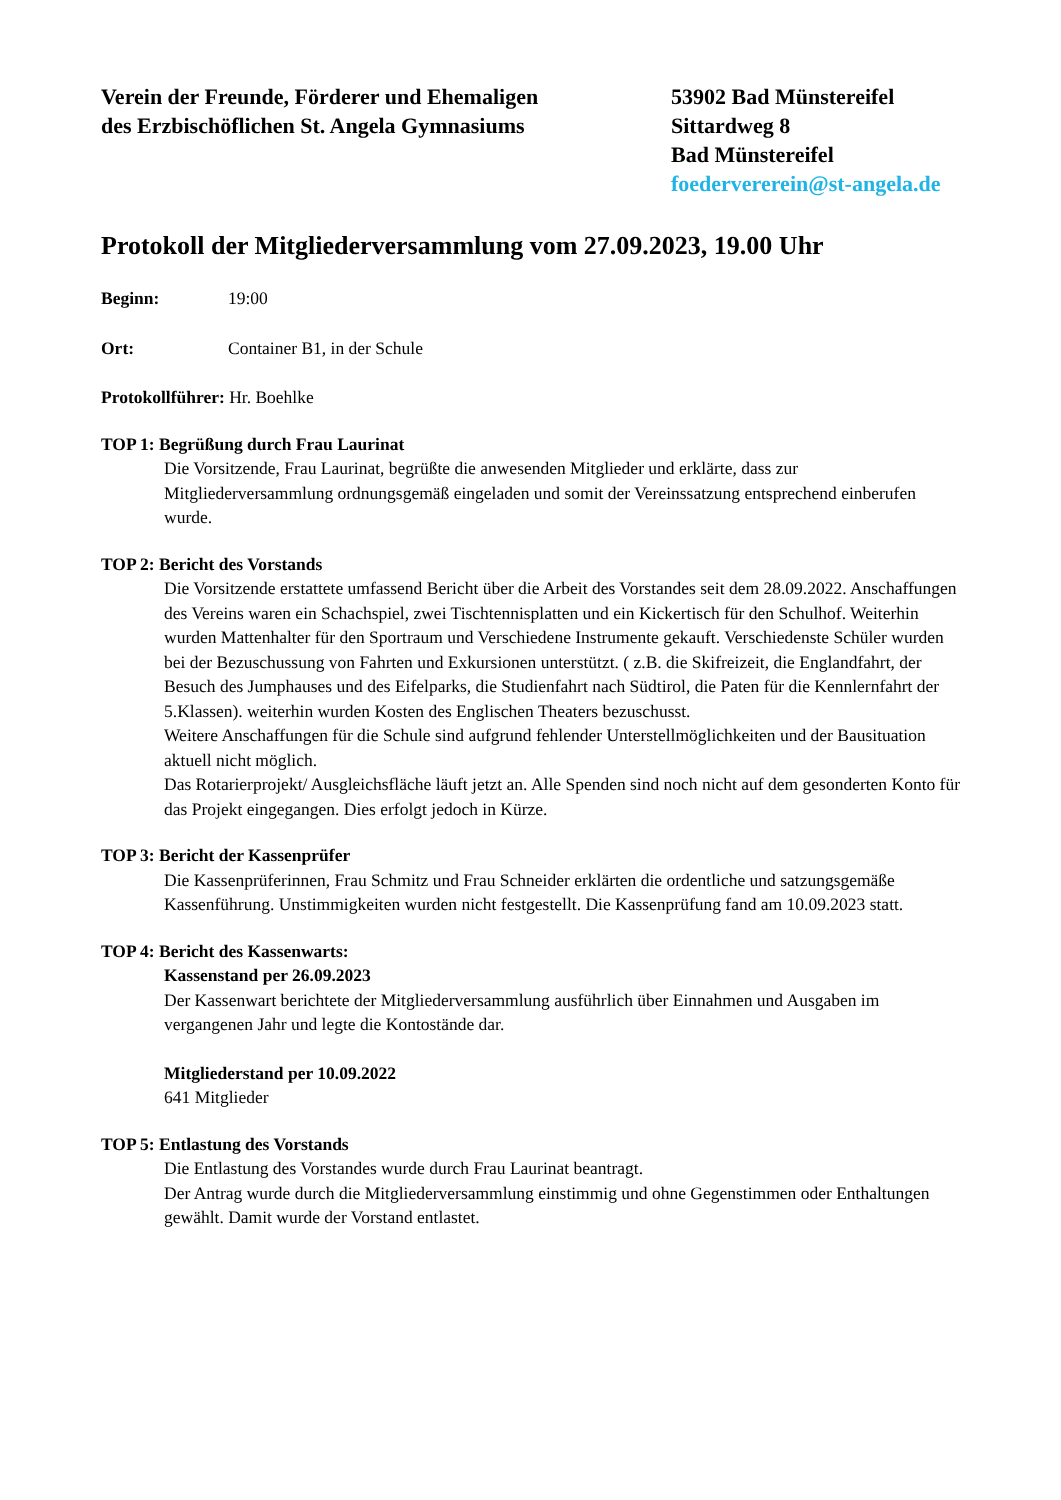Verein der Freunde, Förderer und Ehemaligen
des Erzbischöflichen St. Angela Gymnasiums
53902 Bad Münstereifel
Sittardweg 8
Bad Münstereifel
foedervererein@st-angela.de
Protokoll der Mitgliederversammlung vom 27.09.2023, 19.00 Uhr
Beginn: 19:00
Ort: Container B1, in der Schule
Protokollführer: Hr. Boehlke
TOP 1: Begrüßung durch Frau Laurinat
Die Vorsitzende, Frau Laurinat, begrüßte die anwesenden Mitglieder und erklärte, dass zur Mitgliederversammlung ordnungsgemäß eingeladen und somit der Vereinssatzung entsprechend einberufen wurde.
TOP 2: Bericht des Vorstands
Die Vorsitzende erstattete umfassend Bericht über die Arbeit des Vorstandes seit dem 28.09.2022. Anschaffungen des Vereins waren ein Schachspiel, zwei Tischtennisplatten und ein Kickertisch für den Schulhof. Weiterhin wurden Mattenhalter für den Sportraum und Verschiedene Instrumente gekauft. Verschiedenste Schüler wurden bei der Bezuschussung von Fahrten und Exkursionen unterstützt. ( z.B. die Skifreizeit, die Englandfahrt, der Besuch des Jumphauses und des Eifelparks, die Studienfahrt nach Südtirol, die Paten für die Kennlernfahrt der 5.Klassen). weiterhin wurden Kosten des Englischen Theaters bezuschusst.
Weitere Anschaffungen für die Schule sind aufgrund fehlender Unterstellmöglichkeiten und der Bausituation aktuell nicht möglich.
Das Rotarierprojekt/ Ausgleichsfläche läuft jetzt an. Alle Spenden sind noch nicht auf dem gesonderten Konto für das Projekt eingegangen. Dies erfolgt jedoch in Kürze.
TOP 3: Bericht der Kassenprüfer
Die Kassenprüferinnen, Frau Schmitz und Frau Schneider erklärten die ordentliche und satzungsgemäße Kassenführung. Unstimmigkeiten wurden nicht festgestellt. Die Kassenprüfung fand am 10.09.2023 statt.
TOP 4: Bericht des Kassenwarts:
Kassenstand per 26.09.2023
Der Kassenwart berichtete der Mitgliederversammlung ausführlich über Einnahmen und Ausgaben im vergangenen Jahr und legte die Kontostände dar.
Mitgliederstand per 10.09.2022
641 Mitglieder
TOP 5: Entlastung des Vorstands
Die Entlastung des Vorstandes wurde durch Frau Laurinat beantragt.
Der Antrag wurde durch die Mitgliederversammlung einstimmig und ohne Gegenstimmen oder Enthaltungen gewählt. Damit wurde der Vorstand entlastet.